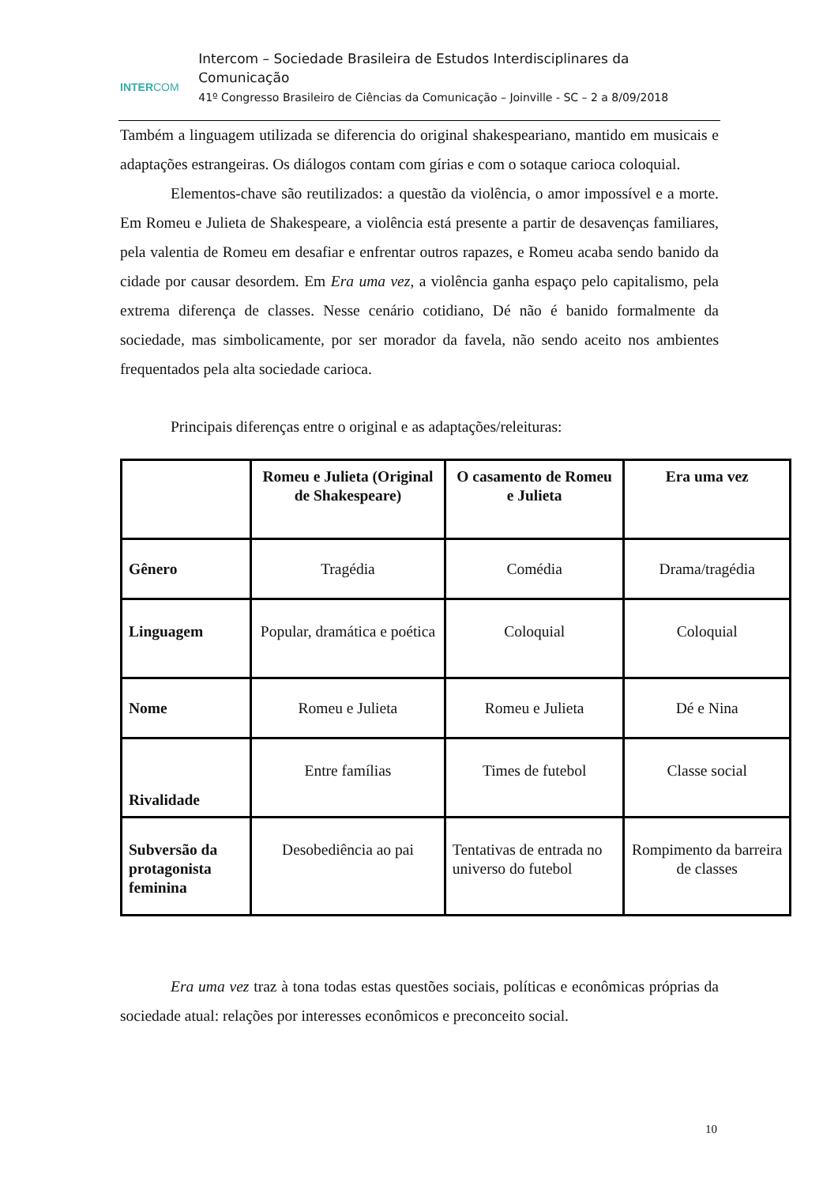INTERCOM
Intercom – Sociedade Brasileira de Estudos Interdisciplinares da Comunicação
41º Congresso Brasileiro de Ciências da Comunicação – Joinville - SC – 2 a 8/09/2018
Também a linguagem utilizada se diferencia do original shakespeariano, mantido em musicais e adaptações estrangeiras. Os diálogos contam com gírias e com o sotaque carioca coloquial.
Elementos-chave são reutilizados: a questão da violência, o amor impossível e a morte. Em Romeu e Julieta de Shakespeare, a violência está presente a partir de desavenças familiares, pela valentia de Romeu em desafiar e enfrentar outros rapazes, e Romeu acaba sendo banido da cidade por causar desordem. Em Era uma vez, a violência ganha espaço pelo capitalismo, pela extrema diferença de classes. Nesse cenário cotidiano, Dé não é banido formalmente da sociedade, mas simbolicamente, por ser morador da favela, não sendo aceito nos ambientes frequentados pela alta sociedade carioca.
Principais diferenças entre o original e as adaptações/releituras:
| | Romeu e Julieta (Original de Shakespeare) | O casamento de Romeu e Julieta | Era uma vez |
| --- | --- | --- | --- |
| Gênero | Tragédia | Comédia | Drama/tragédia |
| Linguagem | Popular, dramática e poética | Coloquial | Coloquial |
| Nome | Romeu e Julieta | Romeu e Julieta | Dé e Nina |
| Rivalidade | Entre famílias | Times de futebol | Classe social |
| Subversão da protagonista feminina | Desobediência ao pai | Tentativas de entrada no universo do futebol | Rompimento da barreira de classes |
Era uma vez traz à tona todas estas questões sociais, políticas e econômicas próprias da sociedade atual: relações por interesses econômicos e preconceito social.
10